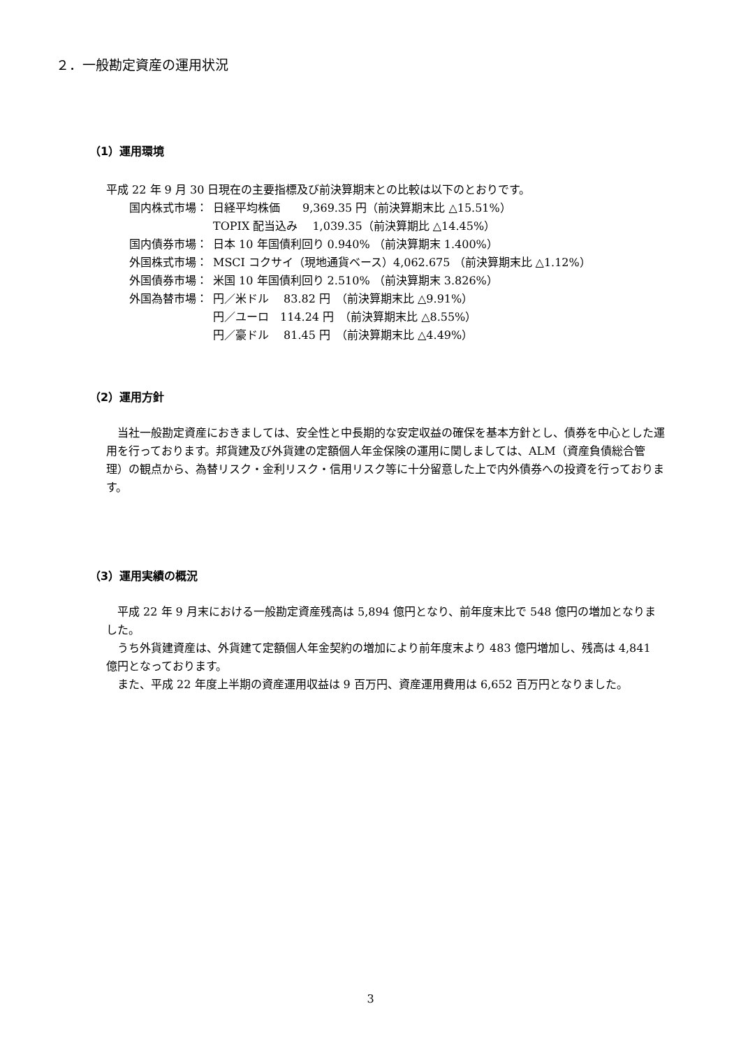２．一般勘定資産の運用状況
（1）運用環境
平成 22 年 9 月 30 日現在の主要指標及び前決算期末との比較は以下のとおりです。
| 国内株式市場： | 日経平均株価 9,369.35 円（前決算期末比 △15.51%） |
| | TOPIX 配当込み 1,039.35（前決算期比 △14.45%） |
| 国内債券市場： | 日本 10 年国債利回り 0.940% （前決算期末 1.400%） |
| 外国株式市場： | MSCI コクサイ（現地通貨ベース）4,062.675 （前決算期末比 △1.12%） |
| 外国債券市場： | 米国 10 年国債利回り 2.510% （前決算期末 3.826%） |
| 外国為替市場： | 円／米ドル 83.82 円 （前決算期末比 △9.91%） |
| | 円／ユーロ 114.24 円 （前決算期末比 △8.55%） |
| | 円／豪ドル 81.45 円 （前決算期末比 △4.49%） |
（2）運用方針
　当社一般勘定資産におきましては、安全性と中長期的な安定収益の確保を基本方針とし、債券を中心とした運用を行っております。邦貨建及び外貨建の定額個人年金保険の運用に関しましては、ALM（資産負債総合管理）の観点から、為替リスク・金利リスク・信用リスク等に十分留意した上で内外債券への投資を行っております。
（3）運用実績の概況
　平成 22 年 9 月末における一般勘定資産残高は 5,894 億円となり、前年度末比で 548 億円の増加となりました。
　うち外貨建資産は、外貨建て定額個人年金契約の増加により前年度末より 483 億円増加し、残高は 4,841 億円となっております。
　また、平成 22 年度上半期の資産運用収益は 9 百万円、資産運用費用は 6,652 百万円となりました。
3